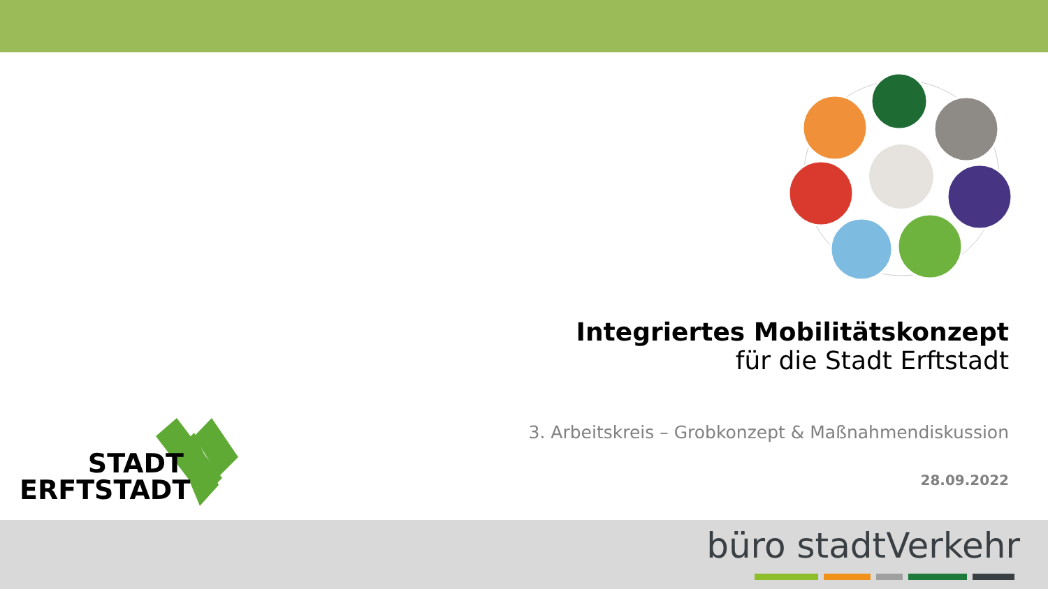Integriertes Mobilitätskonzept
für die Stadt Erftstadt
3. Arbeitskreis – Grobkonzept & Maßnahmendiskussion
28.09.2022
STADT
ERFTSTADT
büro stadtVerkehr